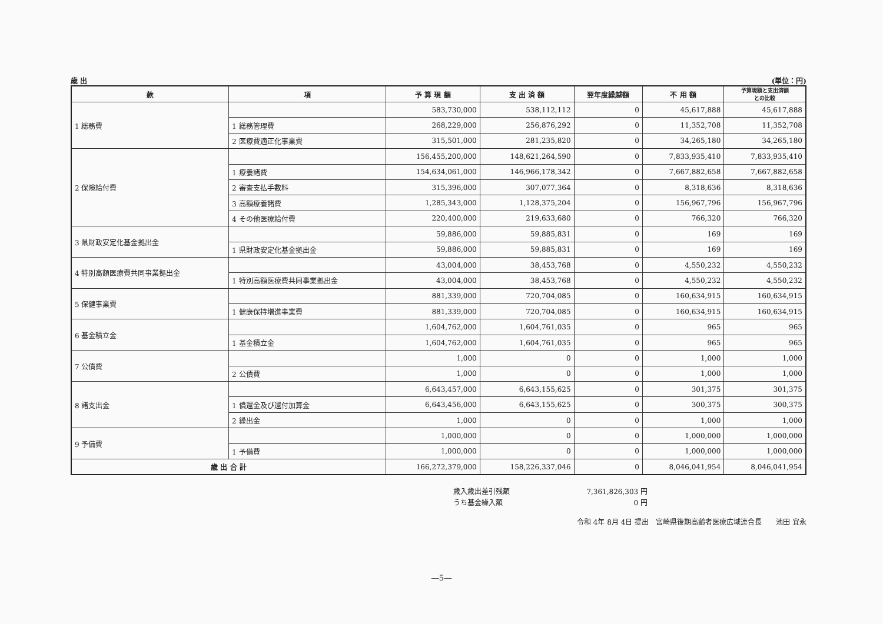歳 出 (単位：円)
| 款 | 項 | 予 算 現 額 | 支 出 済 額 | 翌年度繰越額 | 不 用 額 | 予算現額と支出済額 との比較 |
| --- | --- | --- | --- | --- | --- | --- |
| 1 総務費 | | 583,730,000 | 538,112,112 | 0 | 45,617,888 | 45,617,888 |
| | 1 総務管理費 | 268,229,000 | 256,876,292 | 0 | 11,352,708 | 11,352,708 |
| | 2 医療費適正化事業費 | 315,501,000 | 281,235,820 | 0 | 34,265,180 | 34,265,180 |
| 2 保険給付費 | | 156,455,200,000 | 148,621,264,590 | 0 | 7,833,935,410 | 7,833,935,410 |
| | 1 療養諸費 | 154,634,061,000 | 146,966,178,342 | 0 | 7,667,882,658 | 7,667,882,658 |
| | 2 審査支払手数料 | 315,396,000 | 307,077,364 | 0 | 8,318,636 | 8,318,636 |
| | 3 高額療養諸費 | 1,285,343,000 | 1,128,375,204 | 0 | 156,967,796 | 156,967,796 |
| | 4 その他医療給付費 | 220,400,000 | 219,633,680 | 0 | 766,320 | 766,320 |
| 3 県財政安定化基金拠出金 | | 59,886,000 | 59,885,831 | 0 | 169 | 169 |
| | 1 県財政安定化基金拠出金 | 59,886,000 | 59,885,831 | 0 | 169 | 169 |
| 4 特別高額医療費共同事業拠出金 | | 43,004,000 | 38,453,768 | 0 | 4,550,232 | 4,550,232 |
| | 1 特別高額医療費共同事業拠出金 | 43,004,000 | 38,453,768 | 0 | 4,550,232 | 4,550,232 |
| 5 保健事業費 | | 881,339,000 | 720,704,085 | 0 | 160,634,915 | 160,634,915 |
| | 1 健康保持増進事業費 | 881,339,000 | 720,704,085 | 0 | 160,634,915 | 160,634,915 |
| 6 基金積立金 | | 1,604,762,000 | 1,604,761,035 | 0 | 965 | 965 |
| | 1 基金積立金 | 1,604,762,000 | 1,604,761,035 | 0 | 965 | 965 |
| 7 公債費 | | 1,000 | 0 | 0 | 1,000 | 1,000 |
| | 2 公債費 | 1,000 | 0 | 0 | 1,000 | 1,000 |
| 8 諸支出金 | | 6,643,457,000 | 6,643,155,625 | 0 | 301,375 | 301,375 |
| | 1 償還金及び還付加算金 | 6,643,456,000 | 6,643,155,625 | 0 | 300,375 | 300,375 |
| | 2 繰出金 | 1,000 | 0 | 0 | 1,000 | 1,000 |
| 9 予備費 | | 1,000,000 | 0 | 0 | 1,000,000 | 1,000,000 |
| | 1 予備費 | 1,000,000 | 0 | 0 | 1,000,000 | 1,000,000 |
| 歳 出 合 計 | | 166,272,379,000 | 158,226,337,046 | 0 | 8,046,041,954 | 8,046,041,954 |
歳入歳出差引残額
7,361,826,303 円
うち基金繰入額
0 円
令和 4年 8月 4日 提出　宮崎県後期高齢者医療広域連合長　　池田 宜永
―5―